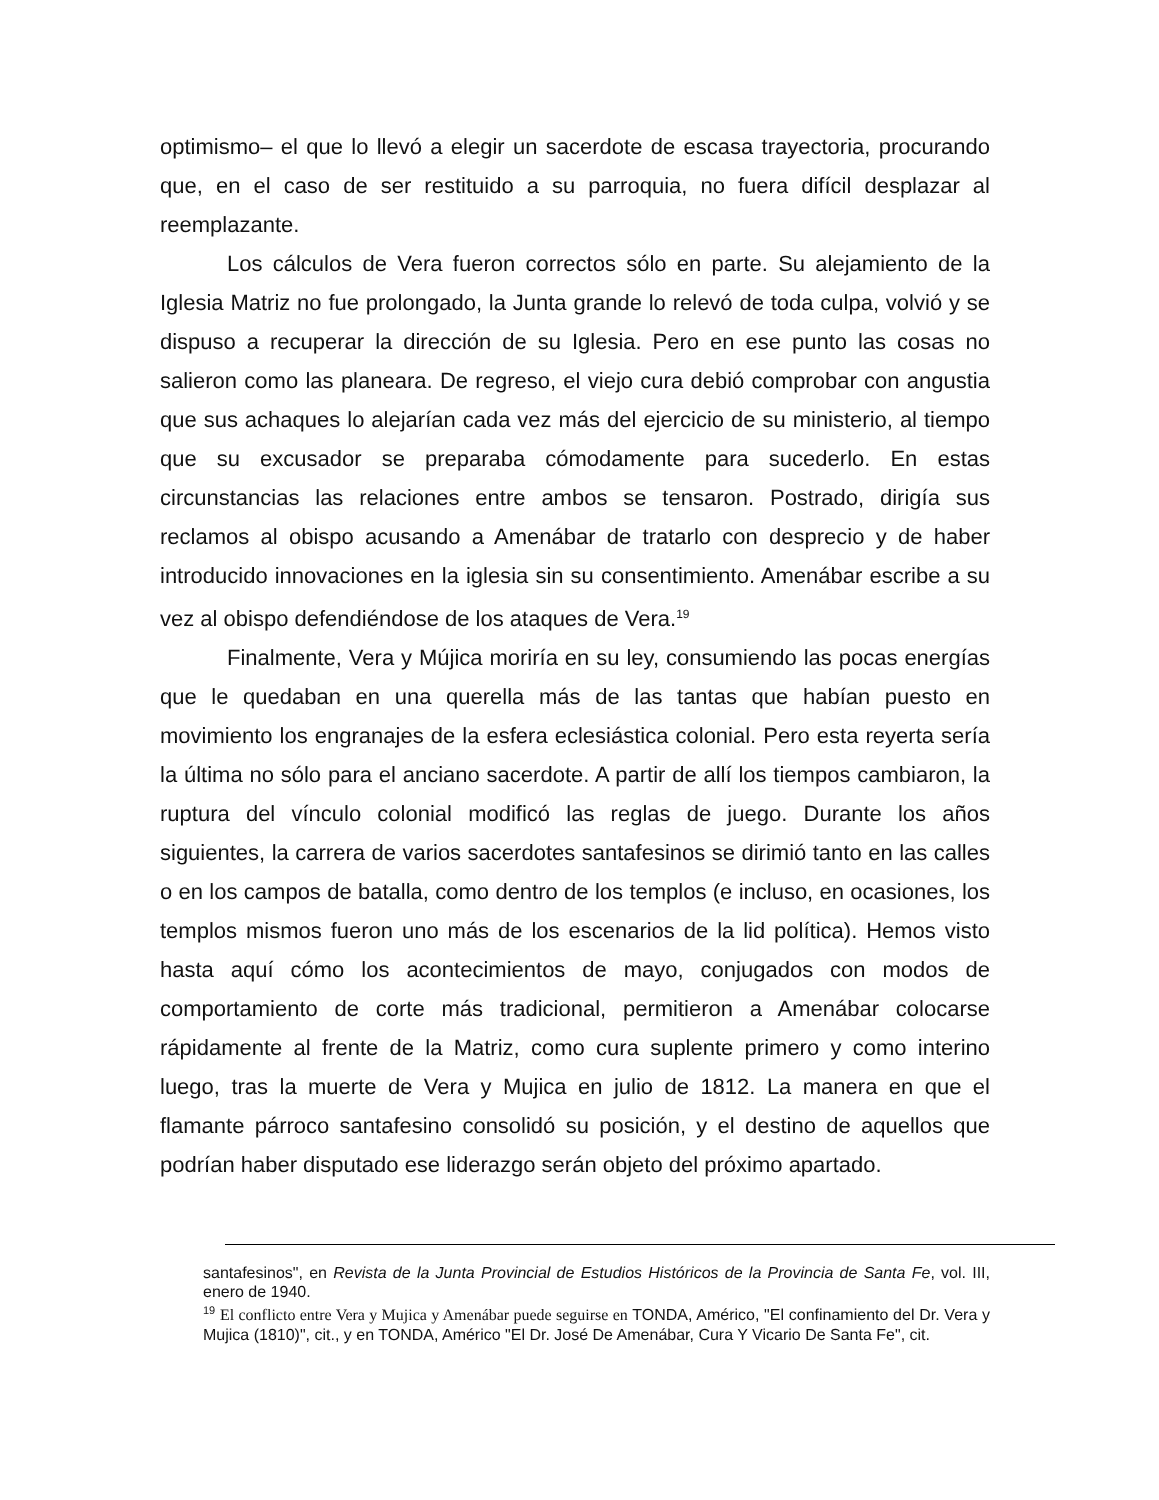optimismo– el que lo llevó a elegir un sacerdote de escasa trayectoria, procurando que, en el caso de ser restituido a su parroquia, no fuera difícil desplazar al reemplazante.
Los cálculos de Vera fueron correctos sólo en parte. Su alejamiento de la Iglesia Matriz no fue prolongado, la Junta grande lo relevó de toda culpa, volvió y se dispuso a recuperar la dirección de su Iglesia. Pero en ese punto las cosas no salieron como las planeara. De regreso, el viejo cura debió comprobar con angustia que sus achaques lo alejarían cada vez más del ejercicio de su ministerio, al tiempo que su excusador se preparaba cómodamente para sucederlo. En estas circunstancias las relaciones entre ambos se tensaron. Postrado, dirigía sus reclamos al obispo acusando a Amenábar de tratarlo con desprecio y de haber introducido innovaciones en la iglesia sin su consentimiento. Amenábar escribe a su vez al obispo defendiéndose de los ataques de Vera.<sup>19</sup>
Finalmente, Vera y Mújica moriría en su ley, consumiendo las pocas energías que le quedaban en una querella más de las tantas que habían puesto en movimiento los engranajes de la esfera eclesiástica colonial. Pero esta reyerta sería la última no sólo para el anciano sacerdote. A partir de allí los tiempos cambiaron, la ruptura del vínculo colonial modificó las reglas de juego. Durante los años siguientes, la carrera de varios sacerdotes santafesinos se dirimió tanto en las calles o en los campos de batalla, como dentro de los templos (e incluso, en ocasiones, los templos mismos fueron uno más de los escenarios de la lid política). Hemos visto hasta aquí cómo los acontecimientos de mayo, conjugados con modos de comportamiento de corte más tradicional, permitieron a Amenábar colocarse rápidamente al frente de la Matriz, como cura suplente primero y como interino luego, tras la muerte de Vera y Mujica en julio de 1812. La manera en que el flamante párroco santafesino consolidó su posición, y el destino de aquellos que podrían haber disputado ese liderazgo serán objeto del próximo apartado.
santafesinos", en Revista de la Junta Provincial de Estudios Históricos de la Provincia de Santa Fe, vol. III, enero de 1940.
<sup>19</sup> El conflicto entre Vera y Mujica y Amenábar puede seguirse en TONDA, Américo, "El confinamiento del Dr. Vera y Mujica (1810)", cit., y en TONDA, Américo "El Dr. José De Amenábar, Cura Y Vicario De Santa Fe", cit.